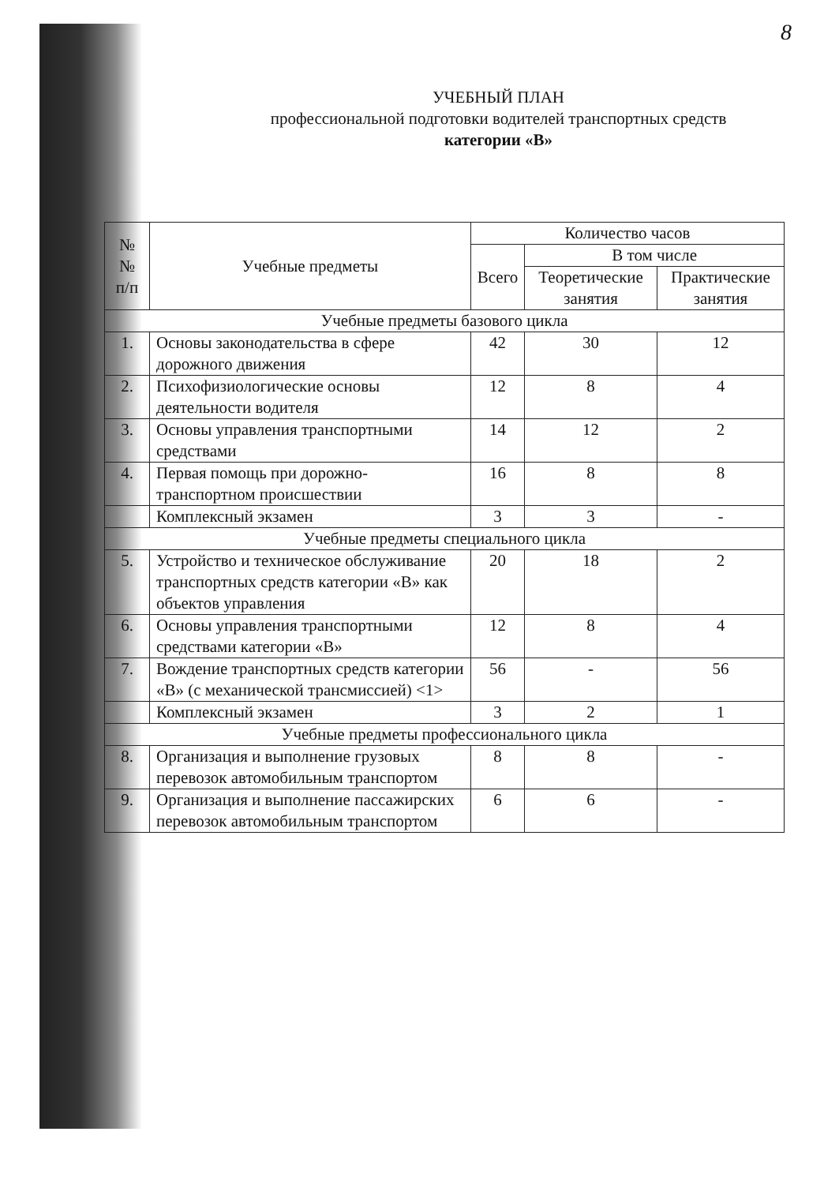8
УЧЕБНЫЙ ПЛАН
профессиональной подготовки водителей транспортных средств
категории «В»
| № № п/п | Учебные предметы | Количество часов | | |
| --- | --- | --- | --- | --- |
| | | Всего | В том числе | |
| | | | Теоретические занятия | Практические занятия |
| Учебные предметы базового цикла | | | | |
| 1. | Основы законодательства в сфере дорожного движения | 42 | 30 | 12 |
| 2. | Психофизиологические основы деятельности водителя | 12 | 8 | 4 |
| 3. | Основы управления транспортными средствами | 14 | 12 | 2 |
| 4. | Первая помощь при дорожно-транспортном происшествии | 16 | 8 | 8 |
| | Комплексный экзамен | 3 | 3 | - |
| Учебные предметы специального цикла | | | | |
| 5. | Устройство и техническое обслуживание транспортных средств категории «В» как объектов управления | 20 | 18 | 2 |
| 6. | Основы управления транспортными средствами категории «В» | 12 | 8 | 4 |
| 7. | Вождение транспортных средств категории «В» (с механической трансмиссией) <1> | 56 | - | 56 |
| | Комплексный экзамен | 3 | 2 | 1 |
| Учебные предметы профессионального цикла | | | | |
| 8. | Организация и выполнение грузовых перевозок автомобильным транспортом | 8 | 8 | - |
| 9. | Организация и выполнение пассажирских перевозок автомобильным транспортом | 6 | 6 | - |